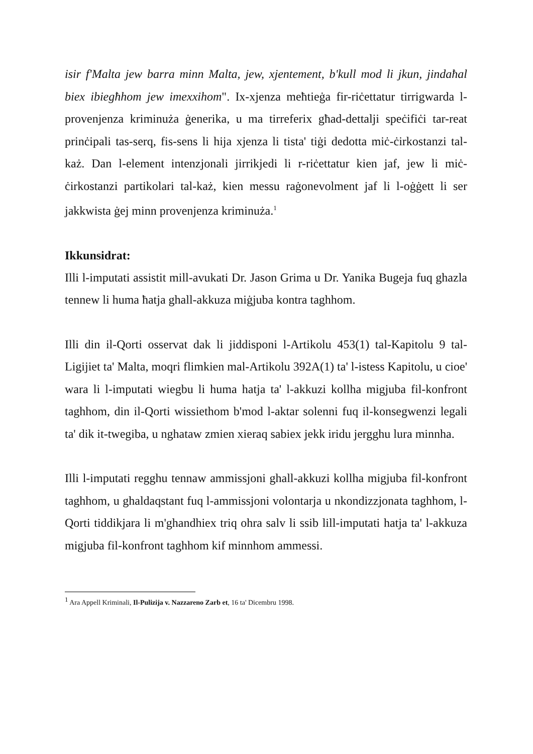isir f'Malta jew barra minn Malta, jew, xjentement, b'kull mod li jkun, jindaħal biex ibiegħhom jew imexxihom". Ix-xjenza meħtieġa fir-riċettatur tirrigwarda l-provenjenza kriminuża ġenerika, u ma tirreferix għad-dettalji speċifiċi tar-reat prinċipali tas-serq, fis-sens li hija xjenza li tista' tiġi dedotta miċ-ċirkostanzi tal-każ. Dan l-element intenzjonali jirrikjedi li r-riċettatur kien jaf, jew li miċ-ċirkostanzi partikolari tal-każ, kien messu raġonevolment jaf li l-oġġett li ser jakkwista ġej minn provenjenza kriminuża.<sup>1</sup>
Ikkunsidrat:
Illi l-imputati assistit mill-avukati Dr. Jason Grima u Dr. Yanika Bugeja fuq ghazla tennew li huma ħatja ghall-akkuza miġjuba kontra taghhom.
Illi din il-Qorti osservat dak li jiddisponi l-Artikolu 453(1) tal-Kapitolu 9 tal-Ligijiet ta' Malta, moqri flimkien mal-Artikolu 392A(1) ta' l-istess Kapitolu, u cioe' wara li l-imputati wiegbu li huma hatja ta' l-akkuzi kollha migjuba fil-konfront taghhom, din il-Qorti wissiethom b'mod l-aktar solenni fuq il-konsegwenzi legali ta' dik it-twegiba, u nghataw zmien xieraq sabiex jekk iridu jergghu lura minnha.
Illi l-imputati regghu tennaw ammissjoni ghall-akkuzi kollha migjuba fil-konfront taghhom, u ghaldaqstant fuq l-ammissjoni volontarja u nkondizzjonata taghhom, l-Qorti tiddikjara li m'ghandhiex triq ohra salv li ssib lill-imputati hatja ta' l-akkuza migjuba fil-konfront taghhom kif minnhom ammessi.
<sup>1</sup> Ara Appell Kriminali, Il-Pulizija v. Nazzareno Zarb et, 16 ta' Dicembru 1998.